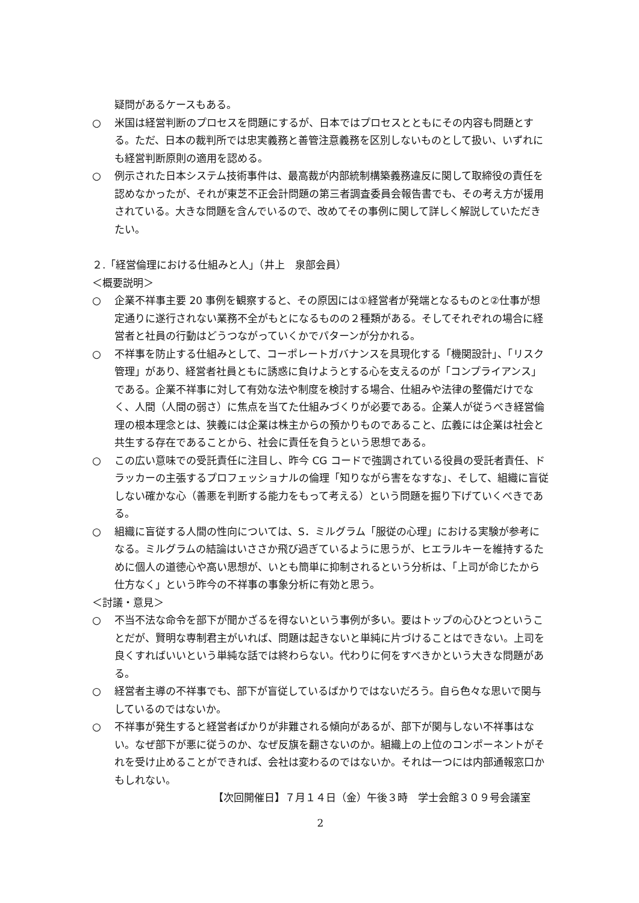疑問があるケースもある。
○ 米国は経営判断のプロセスを問題にするが、日本ではプロセスとともにその内容も問題とする。ただ、日本の裁判所では忠実義務と善管注意義務を区別しないものとして扱い、いずれにも経営判断原則の適用を認める。
○ 例示された日本システム技術事件は、最高裁が内部統制構築義務違反に関して取締役の責任を認めなかったが、それが東芝不正会計問題の第三者調査委員会報告書でも、その考え方が援用されている。大きな問題を含んでいるので、改めてその事例に関して詳しく解説していただきたい。
２.「経営倫理における仕組みと人」（井上　泉部会員）
＜概要説明＞
○ 企業不祥事主要 20 事例を観察すると、その原因には①経営者が発端となるものと②仕事が想定通りに遂行されない業務不全がもとになるものの２種類がある。そしてそれぞれの場合に経営者と社員の行動はどうつながっていくかでパターンが分かれる。
○ 不祥事を防止する仕組みとして、コーポレートガバナンスを具現化する「機関設計」、「リスク管理」があり、経営者社員ともに誘惑に負けようとする心を支えるのが「コンプライアンス」である。企業不祥事に対して有効な法や制度を検討する場合、仕組みや法律の整備だけでなく、人間（人間の弱さ）に焦点を当てた仕組みづくりが必要である。企業人が従うべき経営倫理の根本理念とは、狭義には企業は株主からの預かりものであること、広義には企業は社会と共生する存在であることから、社会に責任を負うという思想である。
○ この広い意味での受託責任に注目し、昨今 CG コードで強調されている役員の受託者責任、ドラッカーの主張するプロフェッショナルの倫理「知りながら害をなすな」、そして、組織に盲従しない確かな心（善悪を判断する能力をもって考える）という問題を掘り下げていくべきである。
○ 組織に盲従する人間の性向については、S．ミルグラム「服従の心理」における実験が参考になる。ミルグラムの結論はいささか飛び過ぎているように思うが、ヒエラルキーを維持するために個人の道徳心や高い思想が、いとも簡単に抑制されるという分析は、「上司が命じたから仕方なく」という昨今の不祥事の事象分析に有効と思う。
＜討議・意見＞
○ 不当不法な命令を部下が聞かざるを得ないという事例が多い。要はトップの心ひとつということだが、賢明な専制君主がいれば、問題は起きないと単純に片づけることはできない。上司を良くすればいいという単純な話では終わらない。代わりに何をすべきかという大きな問題がある。
○ 経営者主導の不祥事でも、部下が盲従しているばかりではないだろう。自ら色々な思いで関与しているのではないか。
○ 不祥事が発生すると経営者ばかりが非難される傾向があるが、部下が関与しない不祥事はない。なぜ部下が悪に従うのか、なぜ反旗を翻さないのか。組織上の上位のコンポーネントがそれを受け止めることができれば、会社は変わるのではないか。それは一つには内部通報窓口かもしれない。
【次回開催日】７月１４日（金）午後３時　学士会館３０９号会議室
2